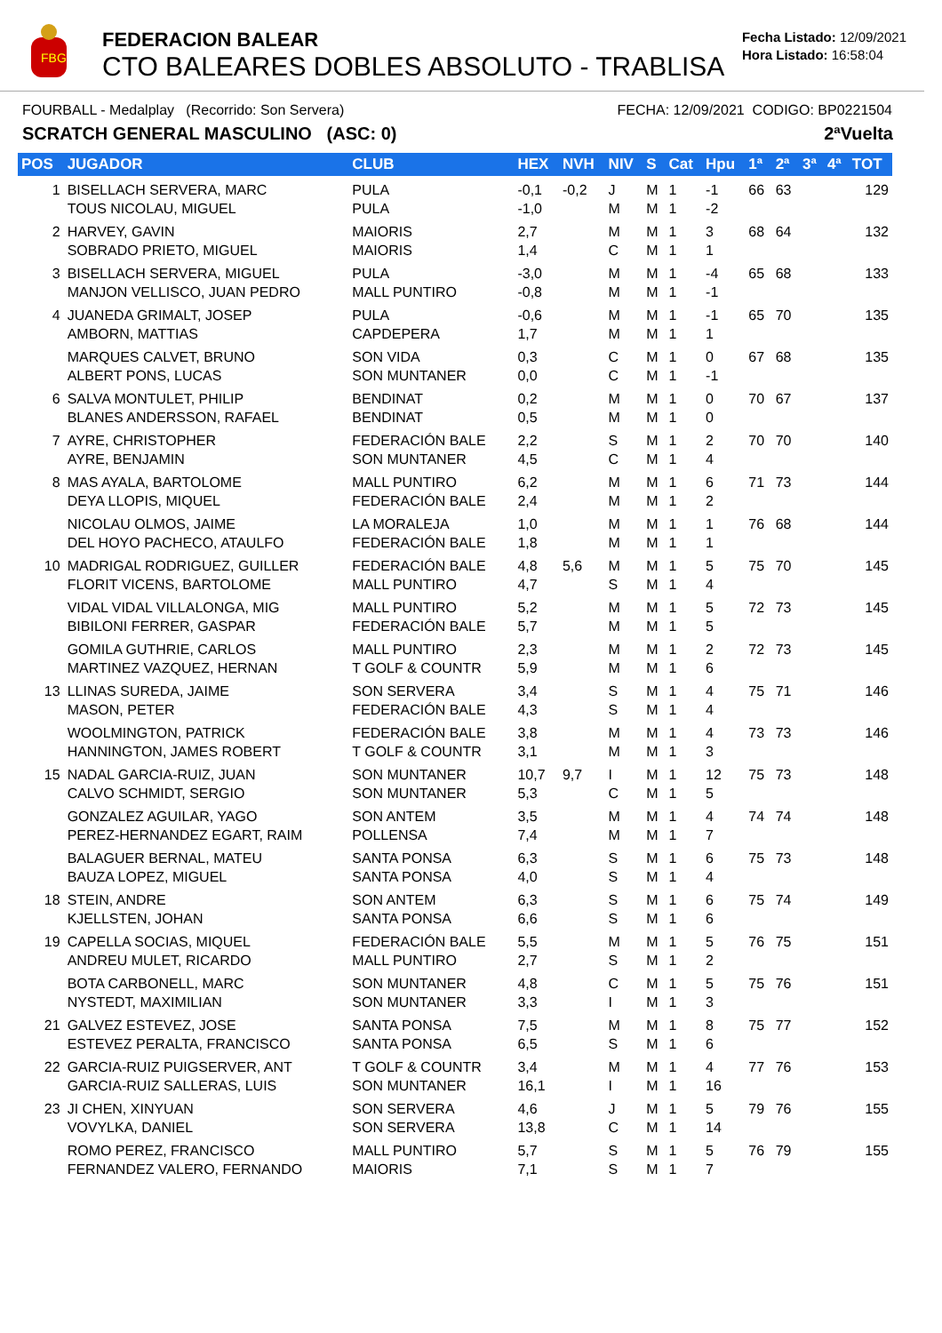FBG
FEDERACION BALEAR
CTO BALEARES DOBLES ABSOLUTO - TRABLISA
Fecha Listado: 12/09/2021
Hora Listado: 16:58:04
FOURBALL - Medalplay (Recorrido: Son Servera) FECHA: 12/09/2021 CODIGO: BP0221504
SCRATCH GENERAL MASCULINO (ASC: 0) 2ªVuelta
| POS | JUGADOR | CLUB | HEX | NVH | NIV | S | Cat | Hpu | 1ª | 2ª | 3ª | 4ª | TOT |
| --- | --- | --- | --- | --- | --- | --- | --- | --- | --- | --- | --- | --- | --- |
| 1 | BISELLACH SERVERA, MARC TOUS NICOLAU, MIGUEL | PULA PULA | -0,1 -1,0 | -0,2 | J M | M M | 1 1 | -1 -2 | 66 | 63 | | | 129 |
| 2 | HARVEY, GAVIN SOBRADO PRIETO, MIGUEL | MAIORIS MAIORIS | 2,7 1,4 | | M C | M M | 1 1 | 3 1 | 68 | 64 | | | 132 |
| 3 | BISELLACH SERVERA, MIGUEL MANJON VELLISCO, JUAN PEDRO | PULA MALL PUNTIRO | -3,0 -0,8 | | M M | M M | 1 1 | -4 -1 | 65 | 68 | | | 133 |
| 4 | JUANEDA GRIMALT, JOSEP AMBORN, MATTIAS | PULA CAPDEPERA | -0,6 1,7 | | M M | M M | 1 1 | -1 1 | 65 | 70 | | | 135 |
| | MARQUES CALVET, BRUNO ALBERT PONS, LUCAS | SON VIDA SON MUNTANER | 0,3 0,0 | | C C | M M | 1 1 | 0 -1 | 67 | 68 | | | 135 |
| 6 | SALVA MONTULET, PHILIP BLANES ANDERSSON, RAFAEL | BENDINAT BENDINAT | 0,2 0,5 | | M M | M M | 1 1 | 0 0 | 70 | 67 | | | 137 |
| 7 | AYRE, CHRISTOPHER AYRE, BENJAMIN | FEDERACIÓN BALE SON MUNTANER | 2,2 4,5 | | S C | M M | 1 1 | 2 4 | 70 | 70 | | | 140 |
| 8 | MAS AYALA, BARTOLOME DEYA LLOPIS, MIQUEL | MALL PUNTIRO FEDERACIÓN BALE | 6,2 2,4 | | M M | M M | 1 1 | 6 2 | 71 | 73 | | | 144 |
| | NICOLAU OLMOS, JAIME DEL HOYO PACHECO, ATAULFO | LA MORALEJA FEDERACIÓN BALE | 1,0 1,8 | | M M | M M | 1 1 | 1 1 | 76 | 68 | | | 144 |
| 10 | MADRIGAL RODRIGUEZ, GUILLER FLORIT VICENS, BARTOLOME | FEDERACIÓN BALE MALL PUNTIRO | 4,8 4,7 | 5,6 | M S | M M | 1 1 | 5 4 | 75 | 70 | | | 145 |
| | VIDAL VIDAL VILLALONGA, MIG BIBILONI FERRER, GASPAR | MALL PUNTIRO FEDERACIÓN BALE | 5,2 5,7 | | M M | M M | 1 1 | 5 5 | 72 | 73 | | | 145 |
| | GOMILA GUTHRIE, CARLOS MARTINEZ VAZQUEZ, HERNAN | MALL PUNTIRO T GOLF & COUNTR | 2,3 5,9 | | M M | M M | 1 1 | 2 6 | 72 | 73 | | | 145 |
| 13 | LLINAS SUREDA, JAIME MASON, PETER | SON SERVERA FEDERACIÓN BALE | 3,4 4,3 | | S S | M M | 1 1 | 4 4 | 75 | 71 | | | 146 |
| | WOOLMINGTON, PATRICK HANNINGTON, JAMES ROBERT | FEDERACIÓN BALE T GOLF & COUNTR | 3,8 3,1 | | M M | M M | 1 1 | 4 3 | 73 | 73 | | | 146 |
| 15 | NADAL GARCIA-RUIZ, JUAN CALVO SCHMIDT, SERGIO | SON MUNTANER SON MUNTANER | 10,7 5,3 | 9,7 | I C | M M | 1 1 | 12 5 | 75 | 73 | | | 148 |
| | GONZALEZ AGUILAR, YAGO PEREZ-HERNANDEZ EGART, RAIM | SON ANTEM POLLENSA | 3,5 7,4 | | M M | M M | 1 1 | 4 7 | 74 | 74 | | | 148 |
| | BALAGUER BERNAL, MATEU BAUZA LOPEZ, MIGUEL | SANTA PONSA SANTA PONSA | 6,3 4,0 | | S S | M M | 1 1 | 6 4 | 75 | 73 | | | 148 |
| 18 | STEIN, ANDRE KJELLSTEN, JOHAN | SON ANTEM SANTA PONSA | 6,3 6,6 | | S S | M M | 1 1 | 6 6 | 75 | 74 | | | 149 |
| 19 | CAPELLA SOCIAS, MIQUEL ANDREU MULET, RICARDO | FEDERACIÓN BALE MALL PUNTIRO | 5,5 2,7 | | M S | M M | 1 1 | 5 2 | 76 | 75 | | | 151 |
| | BOTA CARBONELL, MARC NYSTEDT, MAXIMILIAN | SON MUNTANER SON MUNTANER | 4,8 3,3 | | C I | M M | 1 1 | 5 3 | 75 | 76 | | | 151 |
| 21 | GALVEZ ESTEVEZ, JOSE ESTEVEZ PERALTA, FRANCISCO | SANTA PONSA SANTA PONSA | 7,5 6,5 | | M S | M M | 1 1 | 8 6 | 75 | 77 | | | 152 |
| 22 | GARCIA-RUIZ PUIGSERVER, ANT GARCIA-RUIZ SALLERAS, LUIS | T GOLF & COUNTR SON MUNTANER | 3,4 16,1 | | M I | M M | 1 1 | 4 16 | 77 | 76 | | | 153 |
| 23 | JI CHEN, XINYUAN VOVYLKA, DANIEL | SON SERVERA SON SERVERA | 4,6 13,8 | | J C | M M | 1 1 | 5 14 | 79 | 76 | | | 155 |
| | ROMO PEREZ, FRANCISCO FERNANDEZ VALERO, FERNANDO | MALL PUNTIRO MAIORIS | 5,7 7,1 | | S S | M M | 1 1 | 5 7 | 76 | 79 | | | 155 |